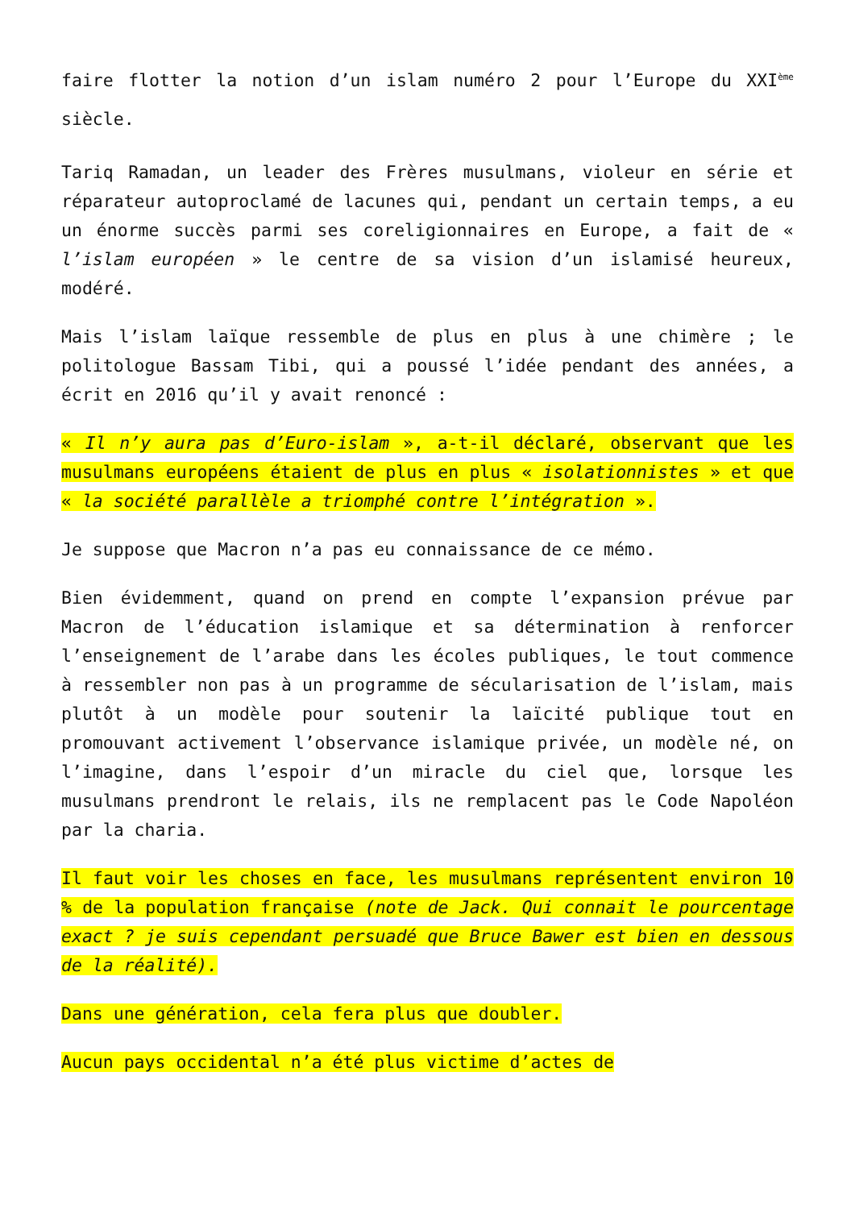faire flotter la notion d’un islam numéro 2 pour l’Europe du XXI<sup>ème</sup> siècle.
Tariq Ramadan, un leader des Frères musulmans, violeur en série et réparateur autoproclamé de lacunes qui, pendant un certain temps, a eu un énorme succès parmi ses coreligionnaires en Europe, a fait de « l’islam européen » le centre de sa vision d’un islamisé heureux, modéré.
Mais l’islam laïque ressemble de plus en plus à une chimère ; le politologue Bassam Tibi, qui a poussé l’idée pendant des années, a écrit en 2016 qu’il y avait renoncé :
« Il n’y aura pas d’Euro-islam », a-t-il déclaré, observant que les musulmans européens étaient de plus en plus « isolationnistes » et que « la société parallèle a triomphé contre l’intégration ».
Je suppose que Macron n’a pas eu connaissance de ce mémo.
Bien évidemment, quand on prend en compte l’expansion prévue par Macron de l’éducation islamique et sa détermination à renforcer l’enseignement de l’arabe dans les écoles publiques, le tout commence à ressembler non pas à un programme de sécularisation de l’islam, mais plutôt à un modèle pour soutenir la laïcité publique tout en promouvant activement l’observance islamique privée, un modèle né, on l’imagine, dans l’espoir d’un miracle du ciel que, lorsque les musulmans prendront le relais, ils ne remplacent pas le Code Napoléon par la charia.
Il faut voir les choses en face, les musulmans représentent environ 10 % de la population française (note de Jack. Qui connait le pourcentage exact ? je suis cependant persuadé que Bruce Bawer est bien en dessous de la réalité).
Dans une génération, cela fera plus que doubler.
Aucun pays occidental n’a été plus victime d’actes de